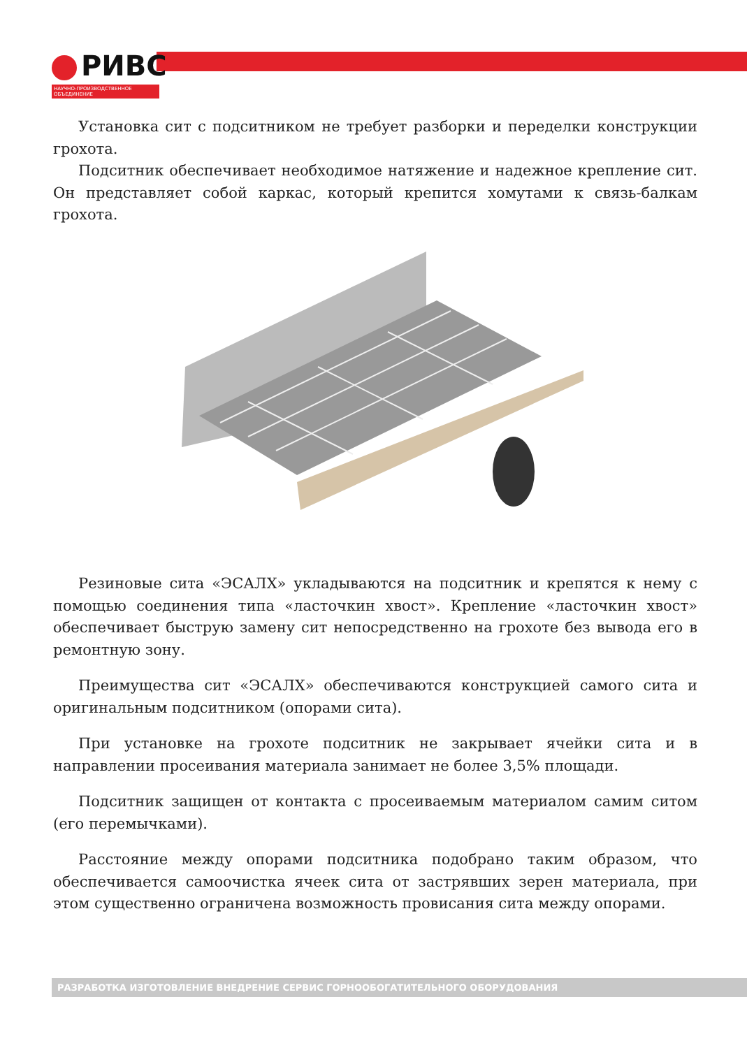РИВС
НАУЧНО-ПРОИЗВОДСТВЕННОЕ ОБЪЕДИНЕНИЕ
Установка сит с подситником не требует разборки и переделки конструкции грохота.
Подситник обеспечивает необходимое натяжение и надежное крепление сит. Он представляет собой каркас, который крепится хомутами к связь-балкам грохота.
Резиновые сита «ЭСАЛХ» укладываются на подситник и крепятся к нему с помощью соединения типа «ласточкин хвост». Крепление «ласточкин хвост» обеспечивает быструю замену сит непосредственно на грохоте без вывода его в ремонтную зону.
Преимущества сит «ЭСАЛХ» обеспечиваются конструкцией самого сита и оригинальным подситником (опорами сита).
При установке на грохоте подситник не закрывает ячейки сита и в направлении просеивания материала занимает не более 3,5% площади.
Подситник защищен от контакта с просеиваемым материалом самим ситом (его перемычками).
Расстояние между опорами подситника подобрано таким образом, что обеспечивается самоочистка ячеек сита от застрявших зерен материала, при этом существенно ограничена возможность провисания сита между опорами.
РАЗРАБОТКА ИЗГОТОВЛЕНИЕ ВНЕДРЕНИЕ СЕРВИС ГОРНООБОГАТИТЕЛЬНОГО ОБОРУДОВАНИЯ